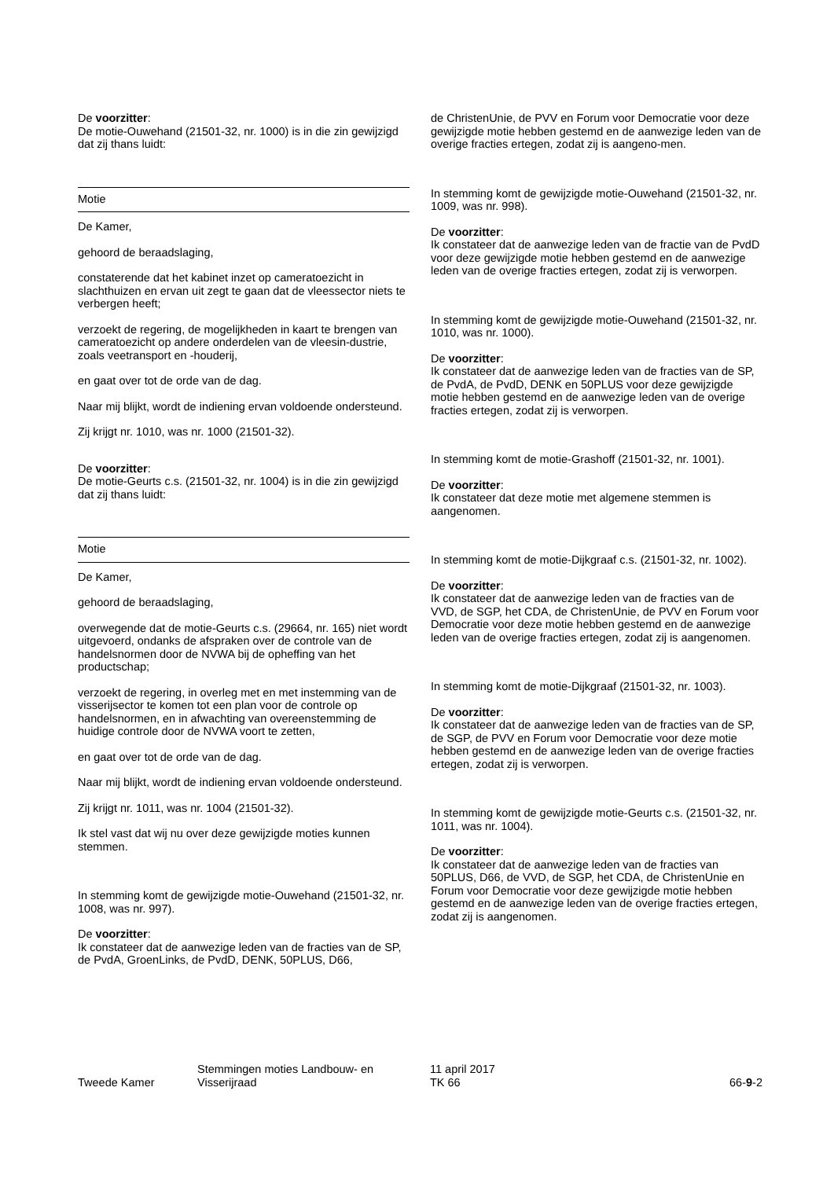De voorzitter:
De motie-Ouwehand (21501-32, nr. 1000) is in die zin gewijzigd dat zij thans luidt:
Motie
De Kamer,
gehoord de beraadslaging,
constaterende dat het kabinet inzet op cameratoezicht in slachthuizen en ervan uit zegt te gaan dat de vleessector niets te verbergen heeft;
verzoekt de regering, de mogelijkheden in kaart te brengen van cameratoezicht op andere onderdelen van de vleesin-dustrie, zoals veetransport en -houderij,
en gaat over tot de orde van de dag.
Naar mij blijkt, wordt de indiening ervan voldoende ondersteund.
Zij krijgt nr. 1010, was nr. 1000 (21501-32).
De voorzitter:
De motie-Geurts c.s. (21501-32, nr. 1004) is in die zin gewijzigd dat zij thans luidt:
Motie
De Kamer,
gehoord de beraadslaging,
overwegende dat de motie-Geurts c.s. (29664, nr. 165) niet wordt uitgevoerd, ondanks de afspraken over de controle van de handelsnormen door de NVWA bij de opheffing van het productschap;
verzoekt de regering, in overleg met en met instemming van de visserijsector te komen tot een plan voor de controle op handelsnormen, en in afwachting van overeenstemming de huidige controle door de NVWA voort te zetten,
en gaat over tot de orde van de dag.
Naar mij blijkt, wordt de indiening ervan voldoende ondersteund.
Zij krijgt nr. 1011, was nr. 1004 (21501-32).
Ik stel vast dat wij nu over deze gewijzigde moties kunnen stemmen.
In stemming komt de gewijzigde motie-Ouwehand (21501-32, nr. 1008, was nr. 997).
De voorzitter:
Ik constateer dat de aanwezige leden van de fracties van de SP, de PvdA, GroenLinks, de PvdD, DENK, 50PLUS, D66,
de ChristenUnie, de PVV en Forum voor Democratie voor deze gewijzigde motie hebben gestemd en de aanwezige leden van de overige fracties ertegen, zodat zij is aangeno-men.
In stemming komt de gewijzigde motie-Ouwehand (21501-32, nr. 1009, was nr. 998).
De voorzitter:
Ik constateer dat de aanwezige leden van de fractie van de PvdD voor deze gewijzigde motie hebben gestemd en de aanwezige leden van de overige fracties ertegen, zodat zij is verworpen.
In stemming komt de gewijzigde motie-Ouwehand (21501-32, nr. 1010, was nr. 1000).
De voorzitter:
Ik constateer dat de aanwezige leden van de fracties van de SP, de PvdA, de PvdD, DENK en 50PLUS voor deze gewijzigde motie hebben gestemd en de aanwezige leden van de overige fracties ertegen, zodat zij is verworpen.
In stemming komt de motie-Grashoff (21501-32, nr. 1001).
De voorzitter:
Ik constateer dat deze motie met algemene stemmen is aangenomen.
In stemming komt de motie-Dijkgraaf c.s. (21501-32, nr. 1002).
De voorzitter:
Ik constateer dat de aanwezige leden van de fracties van de VVD, de SGP, het CDA, de ChristenUnie, de PVV en Forum voor Democratie voor deze motie hebben gestemd en de aanwezige leden van de overige fracties ertegen, zodat zij is aangenomen.
In stemming komt de motie-Dijkgraaf (21501-32, nr. 1003).
De voorzitter:
Ik constateer dat de aanwezige leden van de fracties van de SP, de SGP, de PVV en Forum voor Democratie voor deze motie hebben gestemd en de aanwezige leden van de overige fracties ertegen, zodat zij is verworpen.
In stemming komt de gewijzigde motie-Geurts c.s. (21501-32, nr. 1011, was nr. 1004).
De voorzitter:
Ik constateer dat de aanwezige leden van de fracties van 50PLUS, D66, de VVD, de SGP, het CDA, de ChristenUnie en Forum voor Democratie voor deze gewijzigde motie hebben gestemd en de aanwezige leden van de overige fracties ertegen, zodat zij is aangenomen.
Tweede Kamer
Stemmingen moties Landbouw- en
Visserijraad
11 april 2017
TK 66
66-9-2